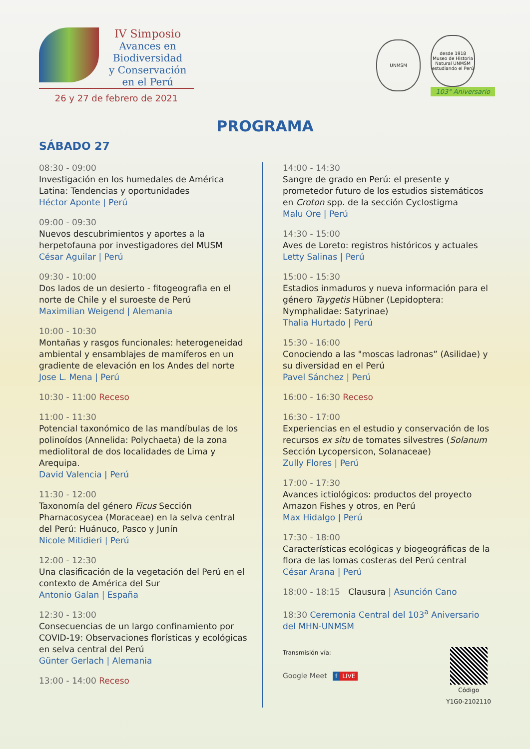IV Simposio
Avances en
Biodiversidad
y Conservación
en el Perú
26 y 27 de febrero de 2021
UNMSM
desde 1918
Museo de Historia Natural UNMSM
estudiando el Perú
103° Aniversario
PROGRAMA
SÁBADO 27
08:30 - 09:00
Investigación en los humedales de América Latina: Tendencias y oportunidades
Héctor Aponte | Perú
09:00 - 09:30
Nuevos descubrimientos y aportes a la herpetofauna por investigadores del MUSM
César Aguilar | Perú
09:30 - 10:00
Dos lados de un desierto - fitogeografia en el norte de Chile y el suroeste de Perú
Maximilian Weigend | Alemania
10:00 - 10:30
Montañas y rasgos funcionales: heterogeneidad ambiental y ensamblajes de mamíferos en un gradiente de elevación en los Andes del norte
Jose L. Mena | Perú
10:30 - 11:00 Receso
11:00 - 11:30
Potencial taxonómico de las mandíbulas de los polinoídos (Annelida: Polychaeta) de la zona mediolitoral de dos localidades de Lima y Arequipa.
David Valencia | Perú
11:30 - 12:00
Taxonomía del género Ficus Sección Pharnacosycea (Moraceae) en la selva central del Perú: Huánuco, Pasco y Junín
Nicole Mitidieri | Perú
12:00 - 12:30
Una clasificación de la vegetación del Perú en el contexto de América del Sur
Antonio Galan | España
12:30 - 13:00
Consecuencias de un largo confinamiento por COVID-19: Observaciones florísticas y ecológicas en selva central del Perú
Günter Gerlach | Alemania
13:00 - 14:00 Receso
14:00 - 14:30
Sangre de grado en Perú: el presente y prometedor futuro de los estudios sistemáticos en Croton spp. de la sección Cyclostigma
Malu Ore | Perú
14:30 - 15:00
Aves de Loreto: registros históricos y actuales
Letty Salinas | Perú
15:00 - 15:30
Estadios inmaduros y nueva información para el género Taygetis Hübner (Lepidoptera: Nymphalidae: Satyrinae)
Thalia Hurtado | Perú
15:30 - 16:00
Conociendo a las "moscas ladronas” (Asilidae) y su diversidad en el Perú
Pavel Sánchez | Perú
16:00 - 16:30 Receso
16:30 - 17:00
Experiencias en el estudio y conservación de los recursos ex situ de tomates silvestres (Solanum Sección Lycopersicon, Solanaceae)
Zully Flores | Perú
17:00 - 17:30
Avances ictiológicos: productos del proyecto Amazon Fishes y otros, en Perú
Max Hidalgo | Perú
17:30 - 18:00
Características ecológicas y biogeográficas de la flora de las lomas costeras del Perú central
César Arana | Perú
18:00 - 18:15 Clausura | Asunción Cano
18:30 Ceremonia Central del 103<sup>a</sup> Aniversario del MHN-UNMSM
Transmisión vía:
Google Meet f LIVE
Código
Y1G0-2102110